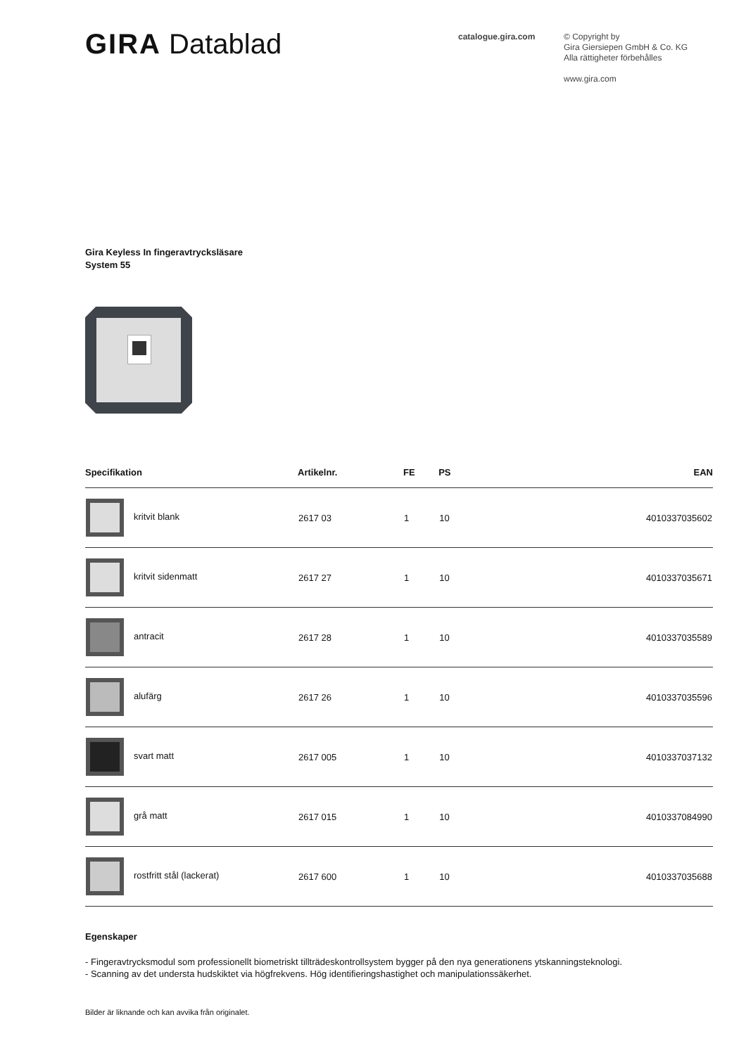GIRA Datablad
catalogue.gira.com
© Copyright by
Gira Giersiepen GmbH & Co. KG
Alla rättigheter förbehålles
www.gira.com
Gira Keyless In fingeravtrycksläsare
System 55
| Specifikation | Artikelnr. | FE | PS | EAN |
| --- | --- | --- | --- | --- |
| kritvit blank | 2617 03 | 1 | 10 | 4010337035602 |
| kritvit sidenmatt | 2617 27 | 1 | 10 | 4010337035671 |
| antracit | 2617 28 | 1 | 10 | 4010337035589 |
| alufärg | 2617 26 | 1 | 10 | 4010337035596 |
| svart matt | 2617 005 | 1 | 10 | 4010337037132 |
| grå matt | 2617 015 | 1 | 10 | 4010337084990 |
| rostfritt stål (lackerat) | 2617 600 | 1 | 10 | 4010337035688 |
Egenskaper
- Fingeravtrycksmodul som professionellt biometriskt tillträdeskontrollsystem bygger på den nya generationens ytskanningsteknologi.
- Scanning av det understa hudskiktet via högfrekvens. Hög identifieringshastighet och manipulationssäkerhet.
Bilder är liknande och kan avvika från originalet.